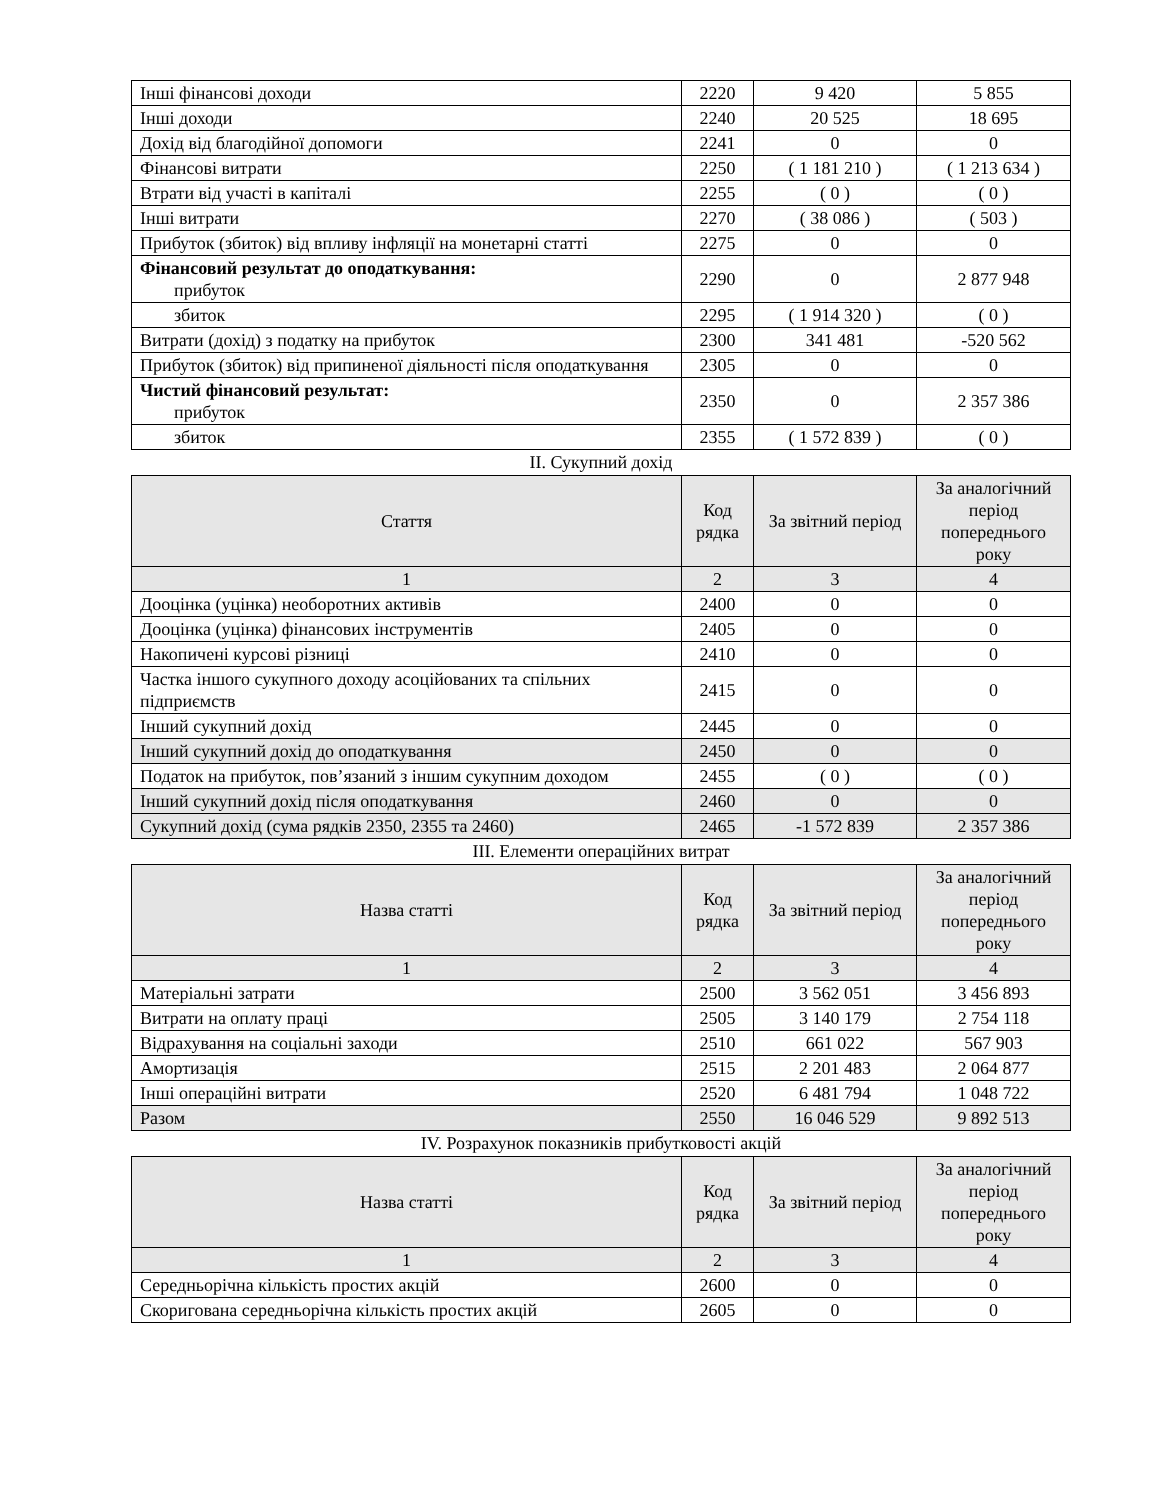| Інші фінансові доходи | 2220 | 9 420 | 5 855 |
| Інші доходи | 2240 | 20 525 | 18 695 |
| Дохід від благодійної допомоги | 2241 | 0 | 0 |
| Фінансові витрати | 2250 | ( 1 181 210 ) | ( 1 213 634 ) |
| Втрати від участі в капіталі | 2255 | ( 0 ) | ( 0 ) |
| Інші витрати | 2270 | ( 38 086 ) | ( 503 ) |
| Прибуток (збиток) від впливу інфляції на монетарні статті | 2275 | 0 | 0 |
| Фінансовий результат до оподаткування: прибуток | 2290 | 0 | 2 877 948 |
| збиток | 2295 | ( 1 914 320 ) | ( 0 ) |
| Витрати (дохід) з податку на прибуток | 2300 | 341 481 | -520 562 |
| Прибуток (збиток) від припиненої діяльності після оподаткування | 2305 | 0 | 0 |
| Чистий фінансовий результат: прибуток | 2350 | 0 | 2 357 386 |
| збиток | 2355 | ( 1 572 839 ) | ( 0 ) |
II. Сукупний дохід
| Стаття | Код рядка | За звітний період | За аналогічний період попереднього року |
| --- | --- | --- | --- |
| 1 | 2 | 3 | 4 |
| Дооцінка (уцінка) необоротних активів | 2400 | 0 | 0 |
| Дооцінка (уцінка) фінансових інструментів | 2405 | 0 | 0 |
| Накопичені курсові різниці | 2410 | 0 | 0 |
| Частка іншого сукупного доходу асоційованих та спільних підприємств | 2415 | 0 | 0 |
| Інший сукупний дохід | 2445 | 0 | 0 |
| Інший сукупний дохід до оподаткування | 2450 | 0 | 0 |
| Податок на прибуток, пов’язаний з іншим сукупним доходом | 2455 | ( 0 ) | ( 0 ) |
| Інший сукупний дохід після оподаткування | 2460 | 0 | 0 |
| Сукупний дохід (сума рядків 2350, 2355 та 2460) | 2465 | -1 572 839 | 2 357 386 |
III. Елементи операційних витрат
| Назва статті | Код рядка | За звітний період | За аналогічний період попереднього року |
| --- | --- | --- | --- |
| 1 | 2 | 3 | 4 |
| Матеріальні затрати | 2500 | 3 562 051 | 3 456 893 |
| Витрати на оплату праці | 2505 | 3 140 179 | 2 754 118 |
| Відрахування на соціальні заходи | 2510 | 661 022 | 567 903 |
| Амортизація | 2515 | 2 201 483 | 2 064 877 |
| Інші операційні витрати | 2520 | 6 481 794 | 1 048 722 |
| Разом | 2550 | 16 046 529 | 9 892 513 |
IV. Розрахунок показників прибутковості акцій
| Назва статті | Код рядка | За звітний період | За аналогічний період попереднього року |
| --- | --- | --- | --- |
| 1 | 2 | 3 | 4 |
| Середньорічна кількість простих акцій | 2600 | 0 | 0 |
| Скоригована середньорічна кількість простих акцій | 2605 | 0 | 0 |